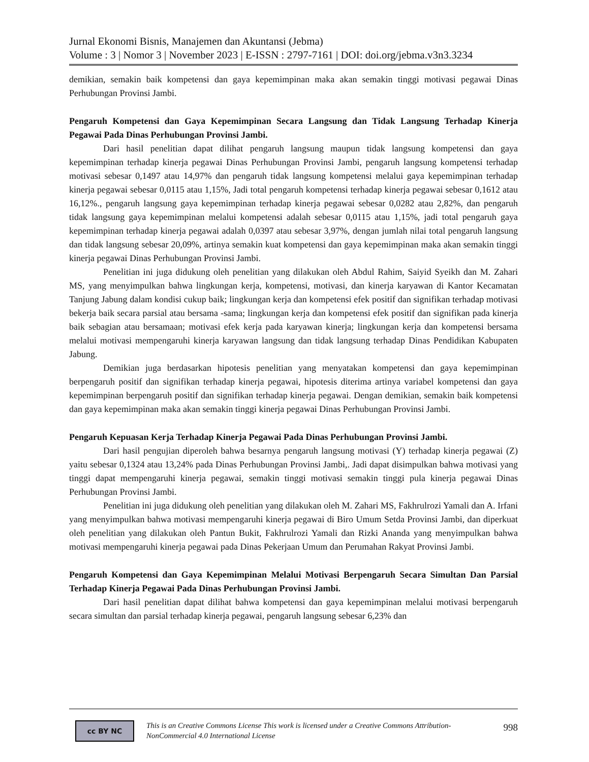Jurnal Ekonomi Bisnis, Manajemen dan Akuntansi (Jebma)
Volume : 3 | Nomor 3 | November 2023 | E-ISSN : 2797-7161 | DOI: doi.org/jebma.v3n3.3234
demikian, semakin baik kompetensi dan gaya kepemimpinan maka akan semakin tinggi motivasi pegawai Dinas Perhubungan Provinsi Jambi.
Pengaruh Kompetensi dan Gaya Kepemimpinan Secara Langsung dan Tidak Langsung Terhadap Kinerja Pegawai Pada Dinas Perhubungan Provinsi Jambi.
Dari hasil penelitian dapat dilihat pengaruh langsung maupun tidak langsung kompetensi dan gaya kepemimpinan terhadap kinerja pegawai Dinas Perhubungan Provinsi Jambi, pengaruh langsung kompetensi terhadap motivasi sebesar 0,1497 atau 14,97% dan pengaruh tidak langsung kompetensi melalui gaya kepemimpinan terhadap kinerja pegawai sebesar 0,0115 atau 1,15%, Jadi total pengaruh kompetensi terhadap kinerja pegawai sebesar 0,1612 atau 16,12%., pengaruh langsung gaya kepemimpinan terhadap kinerja pegawai sebesar 0,0282 atau 2,82%, dan pengaruh tidak langsung gaya kepemimpinan melalui kompetensi adalah sebesar 0,0115 atau 1,15%, jadi total pengaruh gaya kepemimpinan terhadap kinerja pegawai adalah 0,0397 atau sebesar 3,97%, dengan jumlah nilai total pengaruh langsung dan tidak langsung sebesar 20,09%, artinya semakin kuat kompetensi dan gaya kepemimpinan maka akan semakin tinggi kinerja pegawai Dinas Perhubungan Provinsi Jambi.
Penelitian ini juga didukung oleh penelitian yang dilakukan oleh Abdul Rahim, Saiyid Syeikh dan M. Zahari MS, yang menyimpulkan bahwa lingkungan kerja, kompetensi, motivasi, dan kinerja karyawan di Kantor Kecamatan Tanjung Jabung dalam kondisi cukup baik; lingkungan kerja dan kompetensi efek positif dan signifikan terhadap motivasi bekerja baik secara parsial atau bersama -sama; lingkungan kerja dan kompetensi efek positif dan signifikan pada kinerja baik sebagian atau bersamaan; motivasi efek kerja pada karyawan kinerja; lingkungan kerja dan kompetensi bersama melalui motivasi mempengaruhi kinerja karyawan langsung dan tidak langsung terhadap Dinas Pendidikan Kabupaten Jabung.
Demikian juga berdasarkan hipotesis penelitian yang menyatakan kompetensi dan gaya kepemimpinan berpengaruh positif dan signifikan terhadap kinerja pegawai, hipotesis diterima artinya variabel kompetensi dan gaya kepemimpinan berpengaruh positif dan signifikan terhadap kinerja pegawai. Dengan demikian, semakin baik kompetensi dan gaya kepemimpinan maka akan semakin tinggi kinerja pegawai Dinas Perhubungan Provinsi Jambi.
Pengaruh Kepuasan Kerja Terhadap Kinerja Pegawai Pada Dinas Perhubungan Provinsi Jambi.
Dari hasil pengujian diperoleh bahwa besarnya pengaruh langsung motivasi (Y) terhadap kinerja pegawai (Z) yaitu sebesar 0,1324 atau 13,24% pada Dinas Perhubungan Provinsi Jambi,. Jadi dapat disimpulkan bahwa motivasi yang tinggi dapat mempengaruhi kinerja pegawai, semakin tinggi motivasi semakin tinggi pula kinerja pegawai Dinas Perhubungan Provinsi Jambi.
Penelitian ini juga didukung oleh penelitian yang dilakukan oleh M. Zahari MS, Fakhrulrozi Yamali dan A. Irfani yang menyimpulkan bahwa motivasi mempengaruhi kinerja pegawai di Biro Umum Setda Provinsi Jambi, dan diperkuat oleh penelitian yang dilakukan oleh Pantun Bukit, Fakhrulrozi Yamali dan Rizki Ananda yang menyimpulkan bahwa motivasi mempengaruhi kinerja pegawai pada Dinas Pekerjaan Umum dan Perumahan Rakyat Provinsi Jambi.
Pengaruh Kompetensi dan Gaya Kepemimpinan Melalui Motivasi Berpengaruh Secara Simultan Dan Parsial Terhadap Kinerja Pegawai Pada Dinas Perhubungan Provinsi Jambi.
Dari hasil penelitian dapat dilihat bahwa kompetensi dan gaya kepemimpinan melalui motivasi berpengaruh secara simultan dan parsial terhadap kinerja pegawai, pengaruh langsung sebesar 6,23% dan
cc BY NC
This is an Creative Commons License This work is licensed under a Creative Commons Attribution-NonCommercial 4.0 International License
998